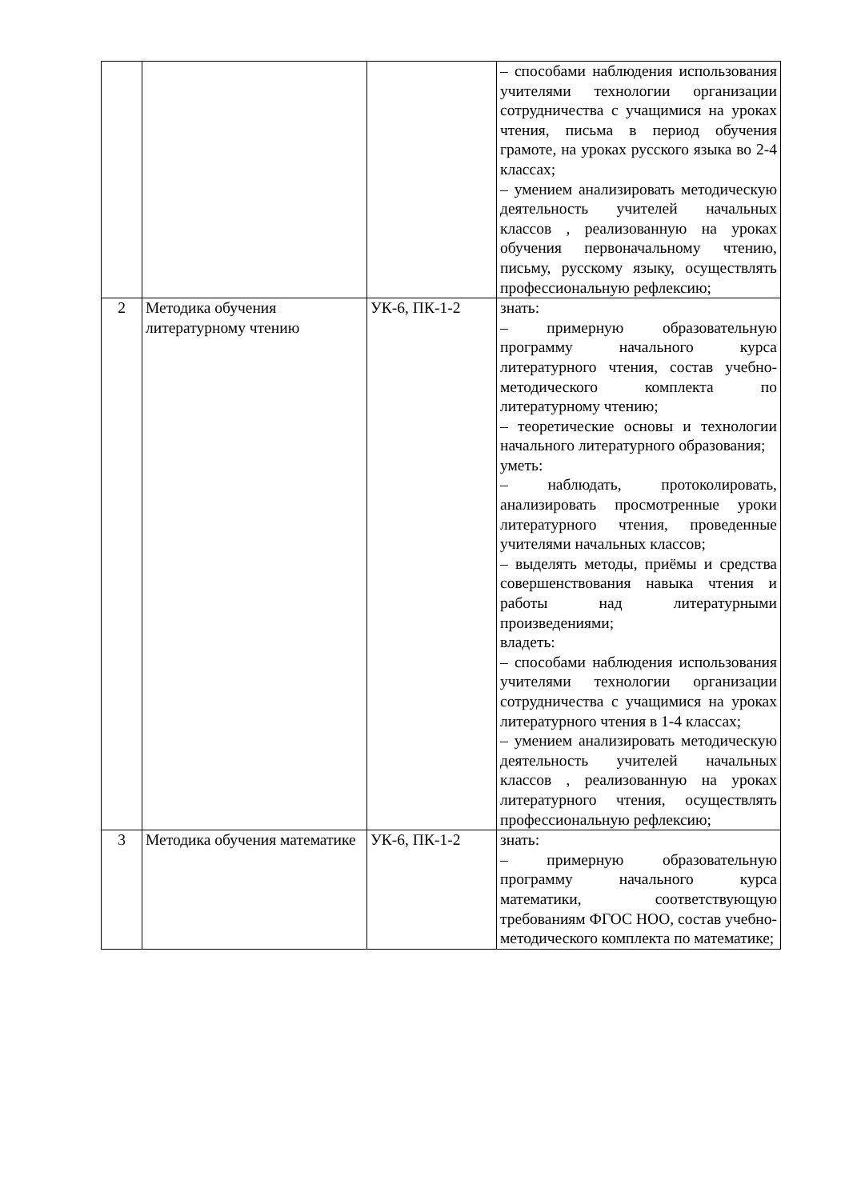| | | | – способами наблюдения использования учителями технологии организации сотрудничества с учащимися на уроках чтения, письма в период обучения грамоте, на уроках русского языка во 2-4 классах; – умением анализировать методическую деятельность учителей начальных классов , реализованную на уроках обучения первоначальному чтению, письму, русскому языку, осуществлять профессиональную рефлексию; |
| 2 | Методика обучения литературному чтению | УК-6, ПК-1-2 | знать: – примерную образовательную программу начального курса литературного чтения, состав учебно-методического комплекта по литературному чтению; – теоретические основы и технологии начального литературного образования; уметь: – наблюдать, протоколировать, анализировать просмотренные уроки литературного чтения, проведенные учителями начальных классов; – выделять методы, приёмы и средства совершенствования навыка чтения и работы над литературными произведениями; владеть: – способами наблюдения использования учителями технологии организации сотрудничества с учащимися на уроках литературного чтения в 1-4 классах; – умением анализировать методическую деятельность учителей начальных классов , реализованную на уроках литературного чтения, осуществлять профессиональную рефлексию; |
| 3 | Методика обучения математике | УК-6, ПК-1-2 | знать: – примерную образовательную программу начального курса математики, соответствующую требованиям ФГОС НОО, состав учебно-методического комплекта по математике; |